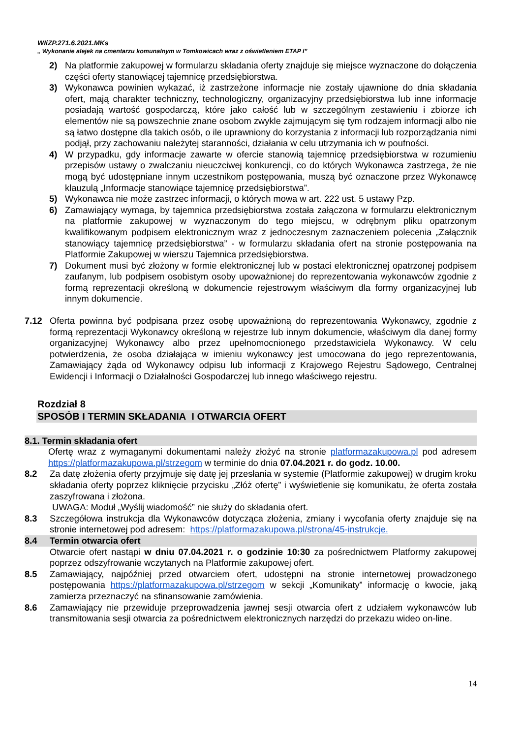WIiZP.271.6.2021.MKs
„ Wykonanie alejek na cmentarzu komunalnym w Tomkowicach wraz z oświetleniem ETAP I”
2) Na platformie zakupowej w formularzu składania oferty znajduje się miejsce wyznaczone do dołączenia części oferty stanowiącej tajemnicę przedsiębiorstwa.
3) Wykonawca powinien wykazać, iż zastrzeżone informacje nie zostały ujawnione do dnia składania ofert, mają charakter techniczny, technologiczny, organizacyjny przedsiębiorstwa lub inne informacje posiadają wartość gospodarczą, które jako całość lub w szczególnym zestawieniu i zbiorze ich elementów nie są powszechnie znane osobom zwykle zajmującym się tym rodzajem informacji albo nie są łatwo dostępne dla takich osób, o ile uprawniony do korzystania z informacji lub rozporządzania nimi podjął, przy zachowaniu należytej staranności, działania w celu utrzymania ich w poufności.
4) W przypadku, gdy informacje zawarte w ofercie stanowią tajemnicę przedsiębiorstwa w rozumieniu przepisów ustawy o zwalczaniu nieuczciwej konkurencji, co do których Wykonawca zastrzega, że nie mogą być udostępniane innym uczestnikom postępowania, muszą być oznaczone przez Wykonawcę klauzulą „Informacje stanowiące tajemnicę przedsiębiorstwa”.
5) Wykonawca nie może zastrzec informacji, o których mowa w art. 222 ust. 5 ustawy Pzp.
6) Zamawiający wymaga, by tajemnica przedsiębiorstwa została załączona w formularzu elektronicznym na platformie zakupowej w wyznaczonym do tego miejscu, w odrębnym pliku opatrzonym kwalifikowanym podpisem elektronicznym wraz z jednoczesnym zaznaczeniem polecenia „Załącznik stanowiący tajemnicę przedsiębiorstwa” - w formularzu składania ofert na stronie postępowania na Platformie Zakupowej w wierszu Tajemnica przedsiębiorstwa.
7) Dokument musi być złożony w formie elektronicznej lub w postaci elektronicznej opatrzonej podpisem zaufanym, lub podpisem osobistym osoby upoważnionej do reprezentowania wykonawców zgodnie z formą reprezentacji określoną w dokumencie rejestrowym właściwym dla formy organizacyjnej lub innym dokumencie.
7.12 Oferta powinna być podpisana przez osobę upoważnioną do reprezentowania Wykonawcy, zgodnie z formą reprezentacji Wykonawcy określoną w rejestrze lub innym dokumencie, właściwym dla danej formy organizacyjnej Wykonawcy albo przez upełnomocnionego przedstawiciela Wykonawcy. W celu potwierdzenia, że osoba działająca w imieniu wykonawcy jest umocowana do jego reprezentowania, Zamawiający żąda od Wykonawcy odpisu lub informacji z Krajowego Rejestru Sądowego, Centralnej Ewidencji i Informacji o Działalności Gospodarczej lub innego właściwego rejestru.
Rozdział 8
SPOSÓB I TERMIN SKŁADANIA I OTWARCIA OFERT
8.1. Termin składania ofert
Ofertę wraz z wymaganymi dokumentami należy złożyć na stronie platformazakupowa.pl pod adresem https://platformazakupowa.pl/strzegom w terminie do dnia 07.04.2021 r. do godz. 10.00.
8.2 Za datę złożenia oferty przyjmuje się datę jej przesłania w systemie (Platformie zakupowej) w drugim kroku składania oferty poprzez kliknięcie przycisku „Złóż ofertę” i wyświetlenie się komunikatu, że oferta została zaszyfrowana i złożona.
UWAGA: Moduł „Wyślij wiadomość” nie służy do składania ofert.
8.3 Szczegółowa instrukcja dla Wykonawców dotycząca złożenia, zmiany i wycofania oferty znajduje się na stronie internetowej pod adresem: https://platformazakupowa.pl/strona/45-instrukcje.
8.4 Termin otwarcia ofert
Otwarcie ofert nastąpi w dniu 07.04.2021 r. o godzinie 10:30 za pośrednictwem Platformy zakupowej poprzez odszyfrowanie wczytanych na Platformie zakupowej ofert.
8.5 Zamawiający, najpóźniej przed otwarciem ofert, udostępni na stronie internetowej prowadzonego postępowania https://platformazakupowa.pl/strzegom w sekcji „Komunikaty” informację o kwocie, jaką zamierza przeznaczyć na sfinansowanie zamówienia.
8.6 Zamawiający nie przewiduje przeprowadzenia jawnej sesji otwarcia ofert z udziałem wykonawców lub transmitowania sesji otwarcia za pośrednictwem elektronicznych narzędzi do przekazu wideo on-line.
14